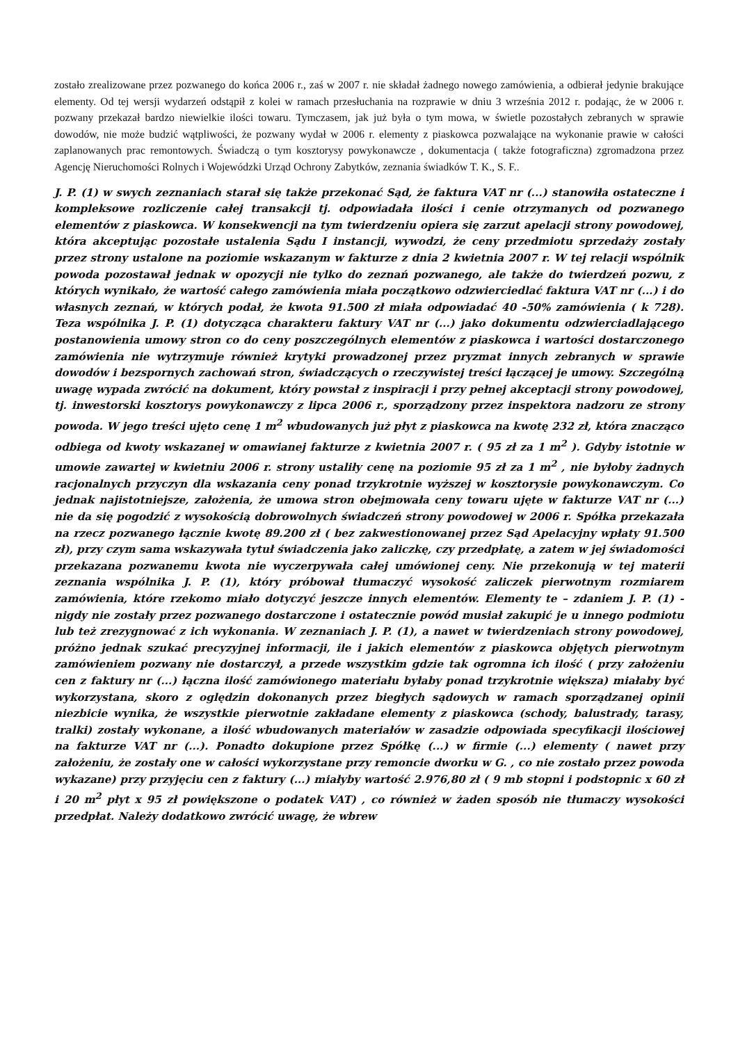zostało zrealizowane przez pozwanego do końca 2006 r., zaś w 2007 r. nie składał żadnego nowego zamówienia, a odbierał jedynie brakujące elementy. Od tej wersji wydarzeń odstąpił z kolei w ramach przesłuchania na rozprawie w dniu 3 września 2012 r. podając, że w 2006 r. pozwany przekazał bardzo niewielkie ilości towaru. Tymczasem, jak już była o tym mowa, w świetle pozostałych zebranych w sprawie dowodów, nie może budzić wątpliwości, że pozwany wydał w 2006 r. elementy z piaskowca pozwalające na wykonanie prawie w całości zaplanowanych prac remontowych. Świadczą o tym kosztorysy powykonawcze , dokumentacja ( także fotograficzna) zgromadzona przez Agencję Nieruchomości Rolnych i Wojewódzki Urząd Ochrony Zabytków, zeznania świadków T. K., S. F..
J. P. (1) w swych zeznaniach starał się także przekonać Sąd, że faktura VAT nr (...) stanowiła ostateczne i kompleksowe rozliczenie całej transakcji tj. odpowiadała ilości i cenie otrzymanych od pozwanego elementów z piaskowca. W konsekwencji na tym twierdzeniu opiera się zarzut apelacji strony powodowej, która akceptując pozostałe ustalenia Sądu I instancji, wywodzi, że ceny przedmiotu sprzedaży zostały przez strony ustalone na poziomie wskazanym w fakturze z dnia 2 kwietnia 2007 r. W tej relacji wspólnik powoda pozostawał jednak w opozycji nie tylko do zeznań pozwanego, ale także do twierdzeń pozwu, z których wynikało, że wartość całego zamówienia miała początkowo odzwierciedlać faktura VAT nr (...) i do własnych zeznań, w których podał, że kwota 91.500 zł miała odpowiadać 40 -50% zamówienia ( k 728). Teza wspólnika J. P. (1) dotycząca charakteru faktury VAT nr (...) jako dokumentu odzwierciadlającego postanowienia umowy stron co do ceny poszczególnych elementów z piaskowca i wartości dostarczonego zamówienia nie wytrzymuje również krytyki prowadzonej przez pryzmat innych zebranych w sprawie dowodów i bezspornych zachowań stron, świadczących o rzeczywistej treści łączącej je umowy. Szczególną uwagę wypada zwrócić na dokument, który powstał z inspiracji i przy pełnej akceptacji strony powodowej, tj. inwestorski kosztorys powykonawczy z lipca 2006 r., sporządzony przez inspektora nadzoru ze strony powoda. W jego treści ujęto cenę 1 m<sup>2</sup> wbudowanych już płyt z piaskowca na kwotę 232 zł, która znacząco odbiega od kwoty wskazanej w omawianej fakturze z kwietnia 2007 r. ( 95 zł za 1 m<sup>2</sup> ). Gdyby istotnie w umowie zawartej w kwietniu 2006 r. strony ustaliły cenę na poziomie 95 zł za 1 m<sup>2</sup> , nie byłoby żadnych racjonalnych przyczyn dla wskazania ceny ponad trzykrotnie wyższej w kosztorysie powykonawczym. Co jednak najistotniejsze, założenia, że umowa stron obejmowała ceny towaru ujęte w fakturze VAT nr (...) nie da się pogodzić z wysokością dobrowolnych świadczeń strony powodowej w 2006 r. Spółka przekazała na rzecz pozwanego łącznie kwotę 89.200 zł ( bez zakwestionowanej przez Sąd Apelacyjny wpłaty 91.500 zł), przy czym sama wskazywała tytuł świadczenia jako zaliczkę, czy przedpłatę, a zatem w jej świadomości przekazana pozwanemu kwota nie wyczerpywała całej umówionej ceny. Nie przekonują w tej materii zeznania wspólnika J. P. (1), który próbował tłumaczyć wysokość zaliczek pierwotnym rozmiarem zamówienia, które rzekomo miało dotyczyć jeszcze innych elementów. Elementy te – zdaniem J. P. (1) - nigdy nie zostały przez pozwanego dostarczone i ostatecznie powód musiał zakupić je u innego podmiotu lub też zrezygnować z ich wykonania. W zeznaniach J. P. (1), a nawet w twierdzeniach strony powodowej, próżno jednak szukać precyzyjnej informacji, ile i jakich elementów z piaskowca objętych pierwotnym zamówieniem pozwany nie dostarczył, a przede wszystkim gdzie tak ogromna ich ilość ( przy założeniu cen z faktury nr (...) łączna ilość zamówionego materiału byłaby ponad trzykrotnie większa) miałaby być wykorzystana, skoro z oględzin dokonanych przez biegłych sądowych w ramach sporządzanej opinii niezbicie wynika, że wszystkie pierwotnie zakładane elementy z piaskowca (schody, balustrady, tarasy, tralki) zostały wykonane, a ilość wbudowanych materiałów w zasadzie odpowiada specyfikacji ilościowej na fakturze VAT nr (...). Ponadto dokupione przez Spółkę (...) w firmie (...) elementy ( nawet przy założeniu, że zostały one w całości wykorzystane przy remoncie dworku w G. , co nie zostało przez powoda wykazane) przy przyjęciu cen z faktury (...) miałyby wartość 2.976,80 zł ( 9 mb stopni i podstopnic x 60 zł i 20 m<sup>2</sup> płyt x 95 zł powiększone o podatek VAT) , co również w żaden sposób nie tłumaczy wysokości przedpłat. Należy dodatkowo zwrócić uwagę, że wbrew